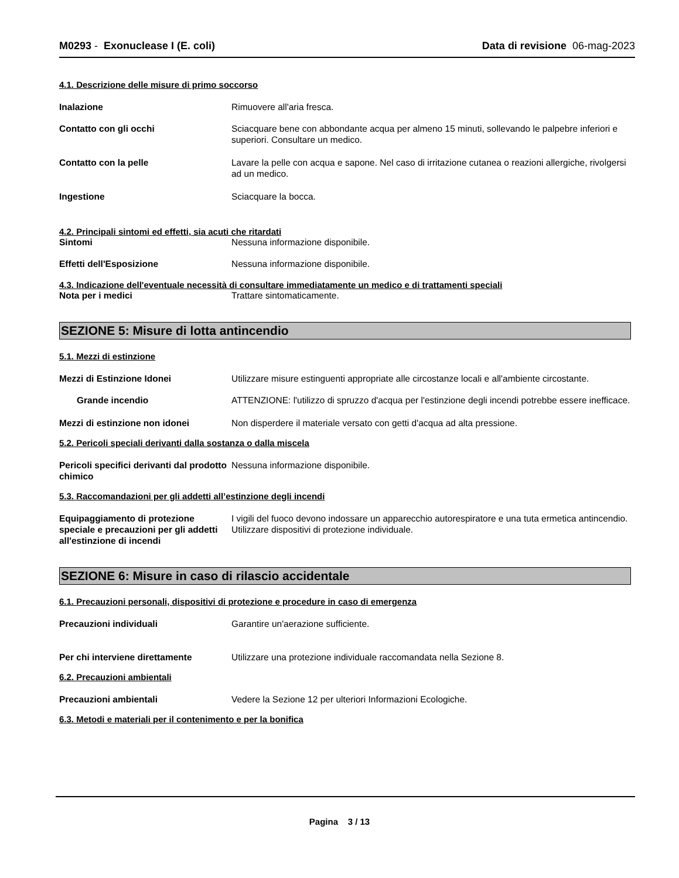M0293 - Exonuclease I (E. coli)
Data di revisione 06-mag-2023
4.1. Descrizione delle misure di primo soccorso
Inalazione Rimuovere all'aria fresca.
Contatto con gli occhi Sciacquare bene con abbondante acqua per almeno 15 minuti, sollevando le palpebre inferiori e superiori. Consultare un medico.
Contatto con la pelle Lavare la pelle con acqua e sapone. Nel caso di irritazione cutanea o reazioni allergiche, rivolgersi ad un medico.
Ingestione Sciacquare la bocca.
4.2. Principali sintomi ed effetti, sia acuti che ritardati
Sintomi Nessuna informazione disponibile.
Effetti dell'Esposizione Nessuna informazione disponibile.
4.3. Indicazione dell'eventuale necessità di consultare immediatamente un medico e di trattamenti speciali
Nota per i medici Trattare sintomaticamente.
SEZIONE 5: Misure di lotta antincendio
5.1. Mezzi di estinzione
Mezzi di Estinzione Idonei Utilizzare misure estinguenti appropriate alle circostanze locali e all'ambiente circostante.
Grande incendio ATTENZIONE: l'utilizzo di spruzzo d'acqua per l'estinzione degli incendi potrebbe essere inefficace.
Mezzi di estinzione non idonei Non disperdere il materiale versato con getti d'acqua ad alta pressione.
5.2. Pericoli speciali derivanti dalla sostanza o dalla miscela
Pericoli specifici derivanti dal prodotto chimico
Nessuna informazione disponibile.
5.3. Raccomandazioni per gli addetti all’estinzione degli incendi
Equipaggiamento di protezione speciale e precauzioni per gli addetti all'estinzione di incendi
I vigili del fuoco devono indossare un apparecchio autorespiratore e una tuta ermetica antincendio. Utilizzare dispositivi di protezione individuale.
SEZIONE 6: Misure in caso di rilascio accidentale
6.1. Precauzioni personali, dispositivi di protezione e procedure in caso di emergenza
Precauzioni individuali Garantire un'aerazione sufficiente.
Per chi interviene direttamente Utilizzare una protezione individuale raccomandata nella Sezione 8.
6.2. Precauzioni ambientali
Precauzioni ambientali Vedere la Sezione 12 per ulteriori Informazioni Ecologiche.
6.3. Metodi e materiali per il contenimento e per la bonifica
Pagina 3 / 13